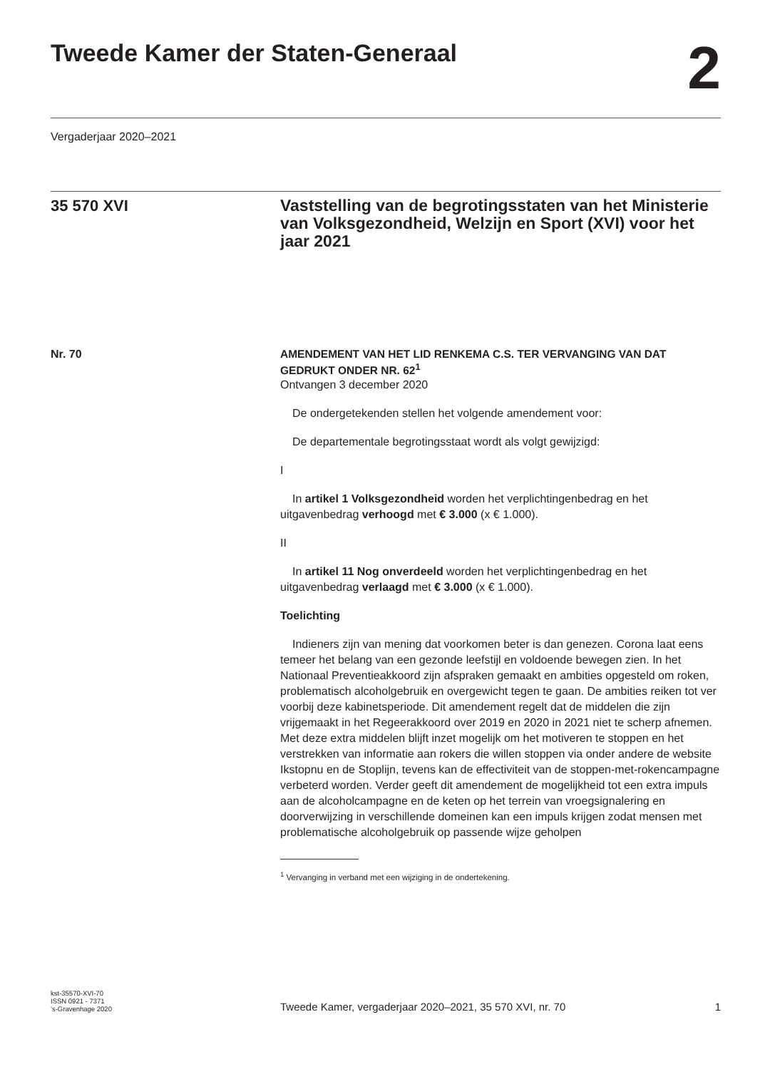Tweede Kamer der Staten-Generaal
2
Vergaderjaar 2020–2021
35 570 XVI
Vaststelling van de begrotingsstaten van het Ministerie van Volksgezondheid, Welzijn en Sport (XVI) voor het jaar 2021
Nr. 70
AMENDEMENT VAN HET LID RENKEMA C.S. TER VERVANGING VAN DAT GEDRUKT ONDER NR. 62<sup>1</sup>
Ontvangen 3 december 2020
De ondergetekenden stellen het volgende amendement voor:
De departementale begrotingsstaat wordt als volgt gewijzigd:
I
In artikel 1 Volksgezondheid worden het verplichtingenbedrag en het uitgavenbedrag verhoogd met € 3.000 (x € 1.000).
II
In artikel 11 Nog onverdeeld worden het verplichtingenbedrag en het uitgavenbedrag verlaagd met € 3.000 (x € 1.000).
Toelichting
Indieners zijn van mening dat voorkomen beter is dan genezen. Corona laat eens temeer het belang van een gezonde leefstijl en voldoende bewegen zien. In het Nationaal Preventieakkoord zijn afspraken gemaakt en ambities opgesteld om roken, problematisch alcoholgebruik en overgewicht tegen te gaan. De ambities reiken tot ver voorbij deze kabinetsperiode. Dit amendement regelt dat de middelen die zijn vrijgemaakt in het Regeerakkoord over 2019 en 2020 in 2021 niet te scherp afnemen. Met deze extra middelen blijft inzet mogelijk om het motiveren te stoppen en het verstrekken van informatie aan rokers die willen stoppen via onder andere de website Ikstopnu en de Stoplijn, tevens kan de effectiviteit van de stoppen-met-rokencampagne verbeterd worden. Verder geeft dit amendement de mogelijkheid tot een extra impuls aan de alcoholcampagne en de keten op het terrein van vroegsignalering en doorverwijzing in verschillende domeinen kan een impuls krijgen zodat mensen met problematische alcoholgebruik op passende wijze geholpen
<sup>1</sup> Vervanging in verband met een wijziging in de ondertekening.
kst-35570-XVI-70
ISSN 0921 - 7371
’s-Gravenhage 2020
Tweede Kamer, vergaderjaar 2020–2021, 35 570 XVI, nr. 70
1